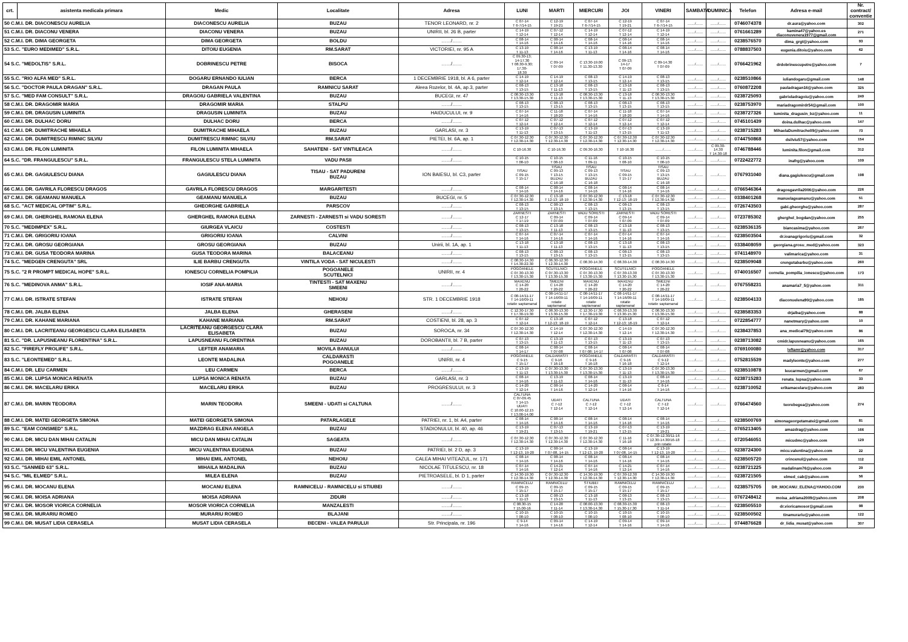| crt. | asistenta medicala primara | Medic | Localitate | Adresa | LUNI | MARTI | MIERCURI | JOI | VINERI | SAMBATA | DUMINICA | Telefon | Adresa e-mail | Nr. contract/ conventie |
| --- | --- | --- | --- | --- | --- | --- | --- | --- | --- | --- | --- | --- | --- | --- |
| 50 C.M.I. DR. DIACONESCU AURELIA | | DIACONESCU AURELIA | BUZAU | TENOR LEONARD, nr. 2 | C 07-14 T 6-7/14-15 | C 12-19 T 19-21 | C 07-14 T 6-7/14-15 | C 12-19 T 19-21 | C 07-14 T 6-7/14-15 | ……/…… | ……/…… | 0746074378 | dr.aura@yahoo.com | 302 |
| 51 C.M.I. DR. DIACONU VENERA | | DIACONU VENERA | BUZAU | UNIRII, bl. 26 B, parter | C 14-19 T 12-14 | C 07-12 T 12-14 | C 14-19 T 12-14 | C 07-12 T 12-14 | C 14-19 T 12-14 | ……/…… | ……/…… | 0761661289 | kamina47@yahoo.es diaconuvenera1977@gmail.com | 271 |
| 52 C.M.I. DR. DIMA GEORGETA | | DIMA GEORGETA | BOLDU | ……/…… | C 08-14 T 14-16 | C 08-14 T 14-16 | C 08-14 T 14-16 | C 08-14 T 14-16 | C 08-14 T 14-16 | ……/…… | ……/…… | 0238576570 | dima_grgt@yahoo.com | 93 |
| 53 S.C. "EURO MEDIMED" S.R.L. | | DITOIU EUGENIA | RM.SARAT | VICTORIEI, nr. 95 A | C 13-19 T 11-13 | C 08-14 T 14-16 | C 13-19 T 11-13 | C 08-14 T 14-16 | C 08-14 T 14-16 | ……/…… | ……/…… | 0788837503 | eugenia.ditoiu@yahoo.com | 62 |
| 54 S.C. "MEDOLTIS" S.R.L. | | DOBRINESCU PETRE | BISOCA | ……/…… | C 09.30-13; 14-17.30 T 08.30-9.30; 17.30- 18.30 | C 09-14 T 07-09 | C 13.30-19.00 T 11.30-13.30 | C 09-13; 14-17 T 07-09 | C 09-14.30 T 07-09 | ……/…… | ……/…… | 0766421962 | drdobrinescupetre@yahoo.com | 7 |
| 55 S.C. "RIO ALFA MED" S.R.L. | | DOGARU ERNANDO IULIAN | BERCA | 1 DECEMBRIE 1918, bl. A 6, parter | C 14-19 T 12-14 | C 14-19 T 12-14 | C 08-13 T 13-15 | C 14-19 T 12-14 | C 08-13 T 13-15 | ……/…… | ……/…… | 0238510866 | iuliandogaru@gmail.com | 148 |
| 56 S.C. "DOCTOR PAULA DRAGAN" S.R.L. | | DRAGAN PAULA | RAMNICU SARAT | Aleea Rozelor, bl. 4A, ap.3, parter | C 08-13 T 13-15 | C 13-18 T 11-13 | C 08-13 T 13-15 | C 13-18 T 11-13 | C 08-13 T 13-15 | ……/…… | ……/…… | 0760872208 | pauladragan16@yahoo.com | 325 |
| 57 S.C. "MED FAM CONSULT" S.R.L. | | DRAGOIU GABRIELA VALENTINA | BUZAU | BUCEGI, nr. 47 | C 08.30-13.30 T 13.30-15.30 | C 13-18 T 11-13 | C 08.30-13.30 T 13.30-15.30 | C 13-18 T 11-13 | C 08.30-13.30 T 13.30-15.30 | ……/…… | ……/…… | 0238725093 | gabrieladragoiu@yahoo.com | 249 |
| 58 C.M.I. DR. DRAGOMIR MARIA | | DRAGOMIR MARIA | STALPU | ……/…… | C 08-13 T 13-15 | C 08-13 T 13-15 | C 08-13 T 13-15 | C 08-13 T 13-15 | C 08-13 T 13-15 | ……/…… | ……/…… | 0238753970 | mariadragomirdr54@gmail.com | 100 |
| 59 C.M.I. DR. DRAGUSIN LUMINITA | | DRAGUSIN LUMINITA | BUZAU | HAIDUCULUI, nr. 9 | C 07-14 T 14-16 | C 11-18 T 18-20 | C 07-14 T 14-16 | C 11-18 T 18-20 | C 07-14 T 14-16 | ……/…… | ……/…… | 0238727326 | luminita_dragusin_bz@yahoo.com | 11 |
| 60 C.M.I. DR. DULHAC DORU | | DULHAC DORU | BERCA | ……/…… | C 07-12 T 12-14 | C 07-12 T 12-14 | C 07-12 T 12-14 | C 07-12 T 12-14 | C 07-12 T 12-14 | ……/…… | ……/…… | 0745101439 | doina.dulhac@yahoo.com | 147 |
| 61 C.M.I. DR. DUMITRACHE MIHAELA | | DUMITRACHE MIHAELA | BUZAU | GARLASI, nr. 3 | C 13-19 T 11-13 | C 07-13 T 13-15 | C 13-19 T 11-13 | C 07-13 T 13-15 | C 13-19 T 11-13 | ……/…… | ……/…… | 0238715283 | MihaelaDumitrache09@yahoo.com | 73 |
| 62 C.M.I. DR. DUMITRESCU RIMNIC SILVIU | | DUMITRESCU RIMNIC SILVIU | RM.SARAT | PIETEI, bl. 6A, ap. 1 | C 07.30-12.30 T 12.30-14.30 | C 07.30-12.30 T 12.30-14.30 | C 07.30-12.30 T 12.30-14.30 | C 07.30-12.30 T 12.30-14.30 | C 07.30-12.30 T 12.30-14.30 | ……/…… | ……/…… | 0744750868 | dsilviu57@yahoo.com | 154 |
| 63 C.M.I. DR. FILON LUMINITA | | FILON LUMINITA MIHAELA | SAHATENI - SAT VINTILEACA | ……/…… | C 10-16.30 | C 10-16.30 | C 09.30-16.30 | T 10-16.30 | ……/…… | ……/…… | C 09.30-14.30 T 14.30-18 | 0746788446 | luminita.filon@gmail.com | 312 |
| 64 S.C. "DR. FRANGULESCU" S.R.L. | | FRANGULESCU STELA LUMINITA | VADU PASII | ……/…… | C 10-15 T 08-10 | C 10-15 T 08-10 | C 11-16 T 09-11 | C 10-15 T 08-10 | C 10-15 T 08-10 | ……/…… | ……/…… | 0722422772 | inafrg@yahoo.com | 109 |
| 65 C.M.I. DR. GAGIULESCU DIANA | | GAGIULESCU DIANA | TISAU - SAT PADURENI BUZAU | ION BAIESU, bl. C3, parter | TISAU C 09-15 T 15-17 | TISAU C 09-13 T 13-15 BUZAU C 16-18 | TISAU C 09-13 T 13-15 BUZAU C 16-18 | TISAU C 09-15 T 15-17 | TISAU C 09-13 T 13-15 BUZAU C 16-18 | ……/…… | ……/…… | 0767931040 | diana.gagiulescu@gmail.com | 198 |
| 66 C.M.I. DR. GAVRILA FLORESCU DRAGOS | | GAVRILA FLORESCU DRAGOS | MARGARITESTI | ……/…… | C 08-14 T 14-16 | C 08-14 T 14-16 | C 08-14 T 14-16 | C 08-14 T 14-16 | C 08-14 T 14-16 | ……/…… | ……/…… | 0766546364 | dragosgavrila2006@yahoo.com | 226 |
| 67 C.M.I. DR. GEAMANU MANUELA | | GEAMANU MANUELA | BUZAU | BUCEGI, nr. 5 | C 07.30-12.30 T 12.30-14.30 | C 13-18 T 12-13; 18-19 | C 07.30-12.30 T 12.30-14.30 | C 13-18 T 12-13; 18-19 | C 07.30-12.30 T 12.30-14.30 | ……/…… | ……/…… | 0338401268 | manuelageamanu@yahoo.com | 51 |
| 68 S.C. "ACT MEDICAL OPTIM" S.R.L. | | GHEORGHE GABRIELA | PARSCOV | ……/…… | C 08-13 T 13-15 | C 08-13 T 13-15 | C 08-13 T 13-15 | C 08-13 T 13-15 | C 08-13 T 13-15 | ……/…… | ……/…… | 0726743503 | gabi.gheorghe@yahoo.com | 287 |
| 69 C.M.I. DR. GHERGHEL RAMONA ELENA | | GHERGHEL RAMONA ELENA | ZARNESTI - ZARNESTI si VADU SORESTI | ……/…… | ZARNESTI C 12-17 T 17-19 | ZARNESTI C 09-14 T 07-09 | VADU SORESTI C 09-14 T 07-09 | ZARNESTI C 09-14 T 07-09 | VADU SORESTI C 09-14 T 07-09 | ……/…… | ……/…… | 0723785302 | gherghel_bogdan@yahoo.com | 255 |
| 70 S.C. "MEDIMPEX" S.R.L. | | GIURGEA VLAICU | COSTESTI | ……/…… | C 08-13 T 13-15 | C 13-18 T 11-13 | C 08-13 T 13-15 | C 13-18 T 11-13 | C 08-13 T 13-15 | ……/…… | ……/…… | 0238536135 | biancasima@yahoo.com | 267 |
| 71 C.M.I. DR. GRIGORIU IOANA | | GRIGORIU IOANA | CALVINI | ……/…… | C 07-14 T 14-16 | C 07-14 T 14-16 | C 07-14 T 14-16 | C 07-14 T 14-16 | C 07-14 T 14-16 | ……/…… | ……/…… | 0238503504 | dr.ioanagrigoriu@gmail.com | 32 |
| 72 C.M.I. DR. GROSU GEORGIANA | | GROSU GEORGIANA | BUZAU | Unirii, bl. 1A, ap. 1 | C 13-18 T 11-13 | C 13-18 T 11-13 | C 08-13 T 13-15 | C 13-18 T 11-13 | C 08-13 T 13-15 | ……/…… | ……/…… | 0338408059 | georgiana.grosu_med@yahoo.com | 323 |
| 73 C.M.I. DR. GUSA TEODORA MARINA | | GUSA TEODORA MARINA | BALACEANU | ……/…… | C 08-13 T 13-15 | C 08-13 T 13-15 | C 08-13 T 13-15 | C 08-13 T 13-15 | C 08-13 T 13-15 | ……/…… | ……/…… | 0741148970 | valimarica@yahoo.com | 31 |
| 74 S.C. "MEDGEN CRENGUTA" SRL | | ILIE BARBU CRENGUTA | VINTILA VODA - SAT NICULESTI | ……/…… | C 08.30-14.30 T 14.30-22.30 | C 06.30-12.30 T 12.30-14.30 | C 08.30-14.30 | C 08.30-14.30 | C 08.30-14.30 | ……/…… | ……/…… | 0238509048 | crengutabarbu@yahoo.com | 260 |
| 75 S.C. "2 R PROMPT MEDICAL HOPE" S.R.L. | | IONESCU CORNELIA POMPILIA | POGOANELE SCUTELNICI | UNIRII, nr. 4 | POGOANELE C 07.30-13.30 T 13.30-15.30 | SCUTELNICI C 07.30-13.30 T 13.30-15.30 | POGOANELE C 07.30-13.30 T 13.30-15.30 | SCUTELNICI C 07.30-13.30 T 13.30-15.30 | POGOANELE C 07.30-13.30 T 13.30-15.30 | ……/…… | ……/…… | 0740016507 | cornelia_pompilia_ionescu@yahoo.com | 173 |
| 76 S.C. "MEDINOVA ANMA" S.R.L. | | IOSIF ANA-MARIA | TINTESTI - SAT MAXENU SMEENI | ……/…… | MAXENU C 14-20 T 20-22 | SMEENI C 14-20 T 20-22 | MAXENU C 14-20 T 20-22 | MAXENU C 14-20 T 20-22 | SMEENI C 14-20 T 20-22 | ……/…… | ……/…… | 0767558231 | anamaria7_5@yahoo.com | 311 |
| 77 C.M.I. DR. ISTRATE STEFAN | | ISTRATE STEFAN | NEHOIU | STR. 1 DECEMBRIE 1918 | C 08-14/11-17 T 14-16/09-11 rotatie saptamanal | C 08-14/11-17 T 14-16/09-11 rotatie saptamanal | C 08-14/11-17 T 14-16/09-11 rotatie saptamanal | C 08-14/11-17 T 14-16/09-11 rotatie saptamanal | C 08-14/11-17 T 14-16/09-11 rotatie saptamanal | ……/…… | ……/…… | 0238504133 | diaconuelena90@yahoo.com | 185 |
| 78 C.M.I. DR. JALBA ELENA | | JALBA ELENA | GHERASENI | ……/…… | C 12.30-17.30 T 17.30-19.30 | C 08.30-13.30 T 13.30-15.30 | C 12.30-17.30 T 17.30-19.30 | C 08.30-13.30 T 13.30-15.30 | C 08.30-13.30 T 13.30-15.30 | ……/…… | ……/…… | 0238583353 | drjalba@yahoo.com | 88 |
| 79 C.M.I. DR. KAHANE MARIANA | | KAHANE MARIANA | RM.SARAT | COSTIENI, bl. 28, ap. 3 | C 07-12 T 12-14 | C 13-18 T 12-13; 18-19 | C 07-12 T 12-14 | C 13-18 T 12-13; 18-19 | C 07-12 T 12-14 | ……/…… | ……/…… | 0722854777 | nanetmary@yahoo.com | 10 |
| 80 C.M.I. DR. LACRITEANU GEORGESCU CLARA ELISABETA | | LACRITEANU GEORGESCU CLARA ELISABETA | BUZAU | SOROCA, nr. 34 | C 07.30-12.30 T 12.30-14.30 | C 14-19 T 12-14 | C 07.30-12.30 T 12.30-14.30 | C 14-19 T 12-14 | C 07.30-12.30 T 12.30-14.30 | ……/…… | ……/…… | 0238437853 | ana_medical79@yahoo.com | 86 |
| 81 S.C. "DR. LAPUSNEANU FLORENTINA" S.R.L. | | LAPUSNEANU FLORENTINA | BUZAU | DOROBANTII, bl. 7 B, parter | C 07-13 T 13-15 | C 13-19 T 11-13 | C 07-13 T 13-15 | C 13-19 T 11-13 | C 07-13 T 13-15 | ……/…… | ……/…… | 0238713082 | cmidr.lapusneanu@yahoo.com | 165 |
| 82 S.C. "FIREFLY PROLIFE" S.R.L. | | LEFTER ANAMARIA | MOVILA BANULUI | ……/…… | C 08-14 T 14-17 | C 08-14 T 07-08 | C 08-14 T 07-08; 14-17 | C 08-14 T 07-08 | C 08-14 T 07-08 | ……/…… | ……/…… | 0769100080 | leftamr@yahoo.com | 317 |
| 83 S.C. "LEONTEMED" S.R.L. | | LEONTE MADALINA | CALDARASTI POGOANELE | UNIRII, nr. 4 | POGOANELE C 9-15 T 15-17 | CALDARASTI C 9-16 T 16-18 | POGOANELE C 9-16 T 16-18 | CALDARASTI C 9-16 T 16-18 | CALDARASTI C 9-12 T 12-14 | ……/…… | ……/…… | 0752815539 | madyleonte@yahoo.com | 277 |
| 84 C.M.I. DR. LEU CARMEN | | LEU CARMEN | BERCA | ……/…… | C 13-19 T 11-13 | C 07.30-13.30 T 13.30-15.30 | C 07.30-13.30 T 13.30-15.30 | C 13-19 T 11-13 | C 07.30-13.30 T 13.30-15.30 | ……/…… | ……/…… | 0238510878 | leucarmen@gmail.com | 67 |
| 85 C.M.I. DR. LUPSA MONICA RENATA | | LUPSA MONICA RENATA | BUZAU | GARLASI, nr. 3 | C 08-14 T 14-16 | C 13-19 T 11-13 | C 08-14 T 14-16 | C 13-19 T 11-13 | C 08-14 T 14-16 | ……/…… | ……/…… | 0238715283 | renata_lupsa@yahoo.com | 33 |
| 86 C.M.I. DR. MACELARU ERIKA | | MACELARU ERIKA | BUZAU | PROGRESULUI, nr. 3 | C 14-20 T 12-14 | C 08-14 T 14-16 | C 14-20 T 12-14 | C 08-14 T 14-16 | C 8-14 T 14-16 | ……/…… | ……/…… | 0238710052 | erikamacelaru@yahoo.com | 283 |
| 87 C.M.I. DR. MARIN TEODORA | | MARIN TEODORA | SMEENI - UDATI si CALTUNA | ……/…… | CALTUNA C 07-09.45 T 14-15 UDATI C 10.00-12.15 T 13.00-14.00 | UDATI C 7-12 T 12-14 | CALTUNA C 7-12 T 12-14 | UDATI C 7-12 T 12-14 | CALTUNA C 7-12 T 12-14 | ……/…… | ……/…… | 0766474560 | teorebegea@yahoo.com | 274 |
| 88 C.M.I. DR. MATEI GEORGETA SIMONA | | MATEI GEORGETA SIMONA | PATARLAGELE | PATRIEI, nr. 1, bl. A4, parter | C 08-14 T 14-16 | C 08-14 T 14-16 | C 08-14 T 14-16 | C 08-14 T 14-16 | C 08-14 T 14-16 | ……/…… | ……/…… | 0238500769 | simonageorgetamatei@gmail.com | 81 |
| 89 S.C. "EAM CONSMED" S.R.L. | | MAZDRAG ELENA ANGELA | BUZAU | STADIONULUI, bl. 40, ap. 46 | C 13-19 T 19-21 | C 07-13 T 13-15 | C 13-19 T 19-21 | C 07-13 T 13-15 | C 13-19 T 19-21 | ……/…… | ……/…… | 0765213405 | amazdrag@yahoo.com | 166 |
| 90 C.M.I. DR. MICU DAN MIHAI CATALIN | | MICU DAN MIHAI CATALIN | SAGEATA | ……/…… | C 07.30-12.30 T 12.30-14.30 | C 07.30-12.30 T 12.30-14.30 | C 07.30-12.30 T 12.30-14.30 | C 11-16 T 16-18 | C 07.30-12.30/11-16 T 12.30-14.30/16-18 prin rotatie | ……/…… | ……/…… | 0720546051 | micudmc@yahoo.com | 129 |
| 91 C.M.I. DR. MICU VALENTINA EUGENIA | | MICU VALENTINA EUGENIA | BUZAU | PATRIEI, bl. 2 D, ap. 3 | C 13-19 T 12-13, 19-20 | C 08-14 T 07-08, 14-15 | C 13-19 T 12-13, 19-20 | C 08-14 T 07-08, 14-15 | C 13-19 T 12-13, 19-20 | ……/…… | ……/…… | 0238724300 | micu.valentina@yahoo.com | 22 |
| 92 C.M.I. DR. MIHAI EMIL ANTONEL | | MIHAI EMIL ANTONEL | NEHOIU | CALEA MIHAI VITEAZUL, nr. 171 | C 08-14 T 14-16 | C 08-14 T 14-16 | C 08-14 T 14-16 | C 08-14 T 14-16 | C 08-14 T 14-16 | ……/…… | ……/…… | 0238505720 | crincenul@yahoo.com | 112 |
| 93 S.C. "SANMED 63" S.R.L. | | MIHAILA MADALINA | BUZAU | NICOLAE TITULESCU, nr. 18 | C 07-14 T 14-16 | C 14-21 T 12-14 | C 07-14 T 14-16 | C 14-21 T 12-14 | C 07-14 T 14-16 | ……/…… | ……/…… | 0238721225 | madalinam76@yahoo.com | 29 |
| 94 S.C. "MIL ELMED" S.R.L. | | MILEA ELENA | BUZAU | PIETROASELE, bl. D 1, parter | C 14.30-19.30 T 12.30-14.30 | C 07.30-12.30 T 12.30-14.30 | C 14.30-19.30 T 12.30-14.30 | C 07.30-12.30 T 12.30-14.30 | C 14.30-19.30 T 12.30-14.30 | ……/…… | ……/…… | 0238721505 | elmed_cab@yahoo.com | 56 |
| 95 C.M.I. DR. MOCANU ELENA | | MOCANU ELENA | RAMNICELU - RAMNICELU si STIUBEI | ……/…… | RAMNICELU C 09-15 T 15-17 | RAMNICELU C 09-15 T 15-17 | STIUBEI C 09-15 T 15-17 | RAMNICELU C 09-15 T 15-17 | RAMNICELU C 09-15 T 15-17 | ……/…… | ……/…… | 0238575705 | DR_MOCANU_ELENA@YAHOO.COM | 230 |
| 96 C.M.I. DR. MOISA ADRIANA | | MOISA ADRIANA | ZIDURI | ……/…… | C 13-18 T 11-13 | C 08-13 T 13-15 | C 13-18 T 11-13 | C 08-13 T 13-15 | C 08-13 T 13-15 | ……/…… | ……/…… | 0767248412 | moisa_adriana2009@yahoo.com | 208 |
| 97 C.M.I. DR. MOSOR VIORICA CORNELIA | | MOSOR VIORICA CORNELIA | MANZALESTI | ……/…… | C 08.30-15 T 15.00-16 | C 14-20 T 11-14 | C 08.00-13.30 T 13.30-14.30 | C 08.30-15.30 T 15.30-17.30 | C 08-13 T 11-14 | ……/…… | ……/…… | 0238505510 | dr.vioricamosor@gmail.com | 98 |
| 98 C.M.I. DR. MURARIU ROMEO | | MURARIU ROMEO | BLAJANI | ……/…… | C 10-15 T 08-10 | C 10-15 T 08-10 | C 10-15 T 08-10 | C 10-15 T 08-10 | C 10-15 T 08-10 | ……/…… | ……/…… | 0238500502 | tinamurariu@yahoo.com | 122 |
| 99 C.M.I. DR. MUSAT LIDIA CERASELA | | MUSAT LIDIA CERASELA | BECENI - VALEA PARULUI | Str. Principala, nr. 196 | C 9-14 T 14-16 | C 09-14 T 14-16 | C 14-19 T 12-14 | C 09-14 T 14-16 | C 09-14 T 14-16 | ……/…… | ……/…… | 0744876628 | dr_lidia_musat@yahoo.com | 307 |